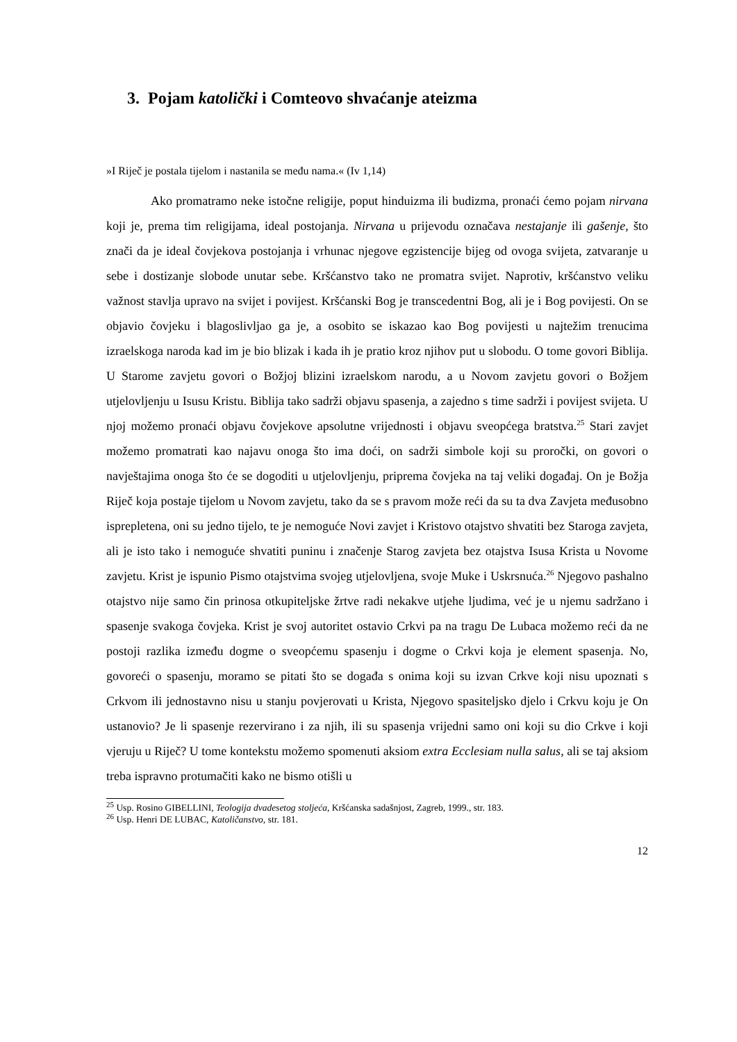3. Pojam katolički i Comteovo shvaćanje ateizma
»I Riječ je postala tijelom i nastanila se među nama.« (Iv 1,14)
Ako promatramo neke istočne religije, poput hinduizma ili budizma, pronaći ćemo pojam nirvana koji je, prema tim religijama, ideal postojanja. Nirvana u prijevodu označava nestajanje ili gašenje, što znači da je ideal čovjekova postojanja i vrhunac njegove egzistencije bijeg od ovoga svijeta, zatvaranje u sebe i dostizanje slobode unutar sebe. Kršćanstvo tako ne promatra svijet. Naprotiv, kršćanstvo veliku važnost stavlja upravo na svijet i povijest. Kršćanski Bog je transcedentni Bog, ali je i Bog povijesti. On se objavio čovjeku i blagoslivljao ga je, a osobito se iskazao kao Bog povijesti u najtežim trenucima izraelskoga naroda kad im je bio blizak i kada ih je pratio kroz njihov put u slobodu. O tome govori Biblija. U Starome zavjetu govori o Božjoj blizini izraelskom narodu, a u Novom zavjetu govori o Božjem utjelovljenju u Isusu Kristu. Biblija tako sadrži objavu spasenja, a zajedno s time sadrži i povijest svijeta. U njoj možemo pronaći objavu čovjekove apsolutne vrijednosti i objavu sveopćega bratstva.<sup>25</sup> Stari zavjet možemo promatrati kao najavu onoga što ima doći, on sadrži simbole koji su proročki, on govori o navještajima onoga što će se dogoditi u utjelovljenju, priprema čovjeka na taj veliki događaj. On je Božja Riječ koja postaje tijelom u Novom zavjetu, tako da se s pravom može reći da su ta dva Zavjeta međusobno isprepletena, oni su jedno tijelo, te je nemoguće Novi zavjet i Kristovo otajstvo shvatiti bez Staroga zavjeta, ali je isto tako i nemoguće shvatiti puninu i značenje Starog zavjeta bez otajstva Isusa Krista u Novome zavjetu. Krist je ispunio Pismo otajstvima svojeg utjelovljena, svoje Muke i Uskrsnuća.<sup>26</sup> Njegovo pashalno otajstvo nije samo čin prinosa otkupiteljske žrtve radi nekakve utjehe ljudima, već je u njemu sadržano i spasenje svakoga čovjeka. Krist je svoj autoritet ostavio Crkvi pa na tragu De Lubaca možemo reći da ne postoji razlika između dogme o sveopćemu spasenju i dogme o Crkvi koja je element spasenja. No, govoreći o spasenju, moramo se pitati što se događa s onima koji su izvan Crkve koji nisu upoznati s Crkvom ili jednostavno nisu u stanju povjerovati u Krista, Njegovo spasiteljsko djelo i Crkvu koju je On ustanovio? Je li spasenje rezervirano i za njih, ili su spasenja vrijedni samo oni koji su dio Crkve i koji vjeruju u Riječ? U tome kontekstu možemo spomenuti aksiom extra Ecclesiam nulla salus, ali se taj aksiom treba ispravno protumačiti kako ne bismo otišli u
<sup>25</sup> Usp. Rosino GIBELLINI, Teologija dvadesetog stoljeća, Kršćanska sadašnjost, Zagreb, 1999., str. 183.
<sup>26</sup> Usp. Henri DE LUBAC, Katoličanstvo, str. 181.
12